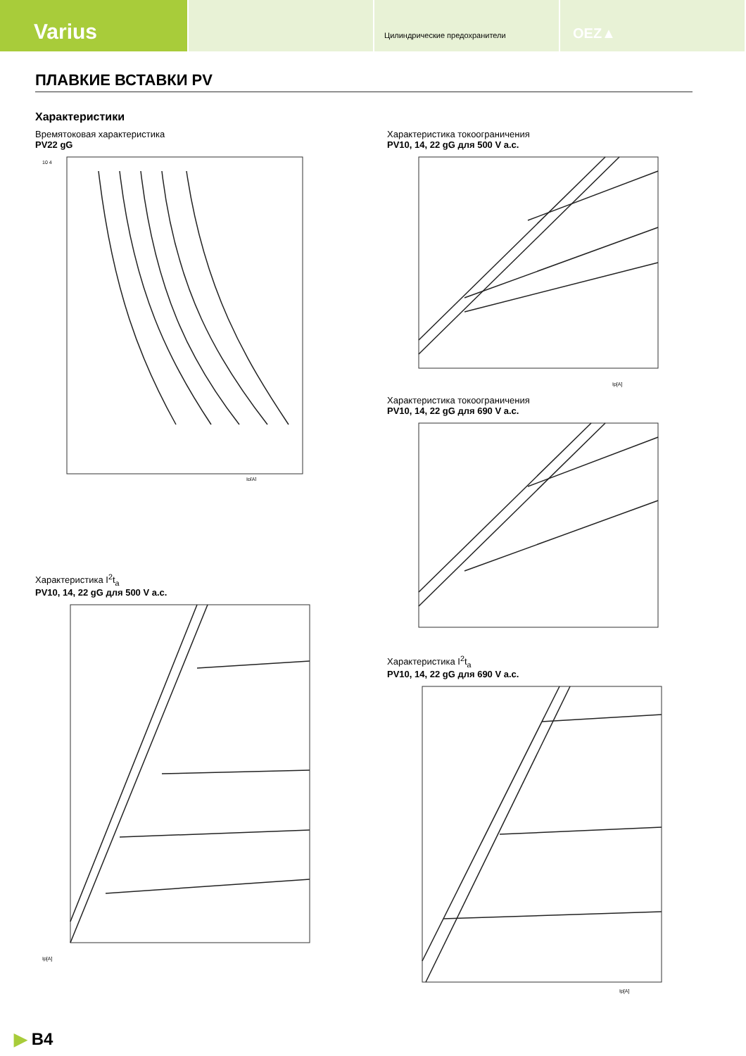Varius
Цилиндрические предохранители
OEZ▲
ПЛАВКИЕ ВСТАВКИ PV
Характеристики
Времятоковая характеристика
PV22 gG
10 4
Ip[A]
Характеристика I<sup>2</sup>t<sub>a</sub>
PV10, 14, 22 gG для 500 V a.c.
Ip[A]
Характеристика токоограничения
PV10, 14, 22 gG для 500 V a.c.
Ip[A]
Характеристика токоограничения
PV10, 14, 22 gG для 690 V a.c.
Характеристика I<sup>2</sup>t<sub>a</sub>
PV10, 14, 22 gG для 690 V a.c.
Ip[A]
▶ B4